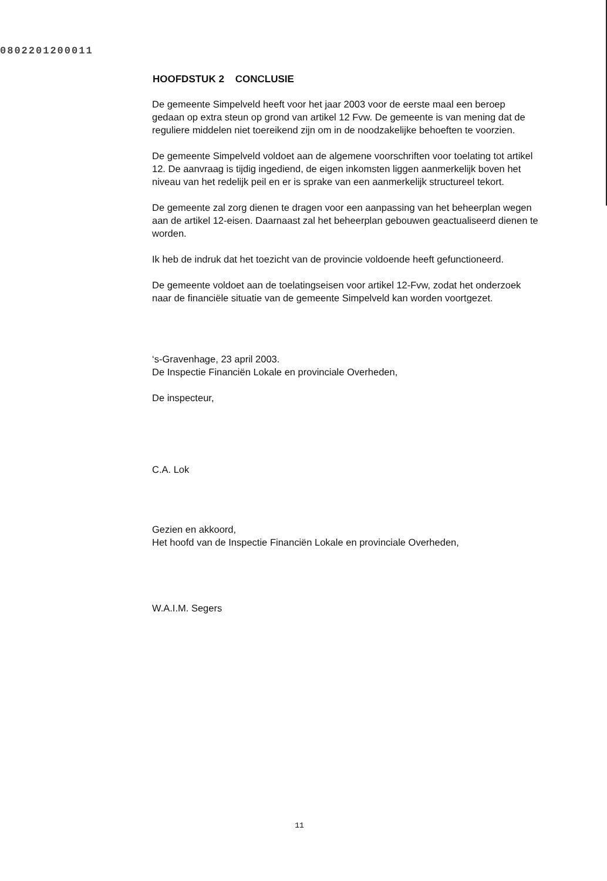0802201200011
HOOFDSTUK 2 CONCLUSIE
De gemeente Simpelveld heeft voor het jaar 2003 voor de eerste maal een beroep gedaan op extra steun op grond van artikel 12 Fvw. De gemeente is van mening dat de reguliere middelen niet toereikend zijn om in de noodzakelijke behoeften te voorzien.
De gemeente Simpelveld voldoet aan de algemene voorschriften voor toelating tot artikel 12. De aanvraag is tijdig ingediend, de eigen inkomsten liggen aanmerkelijk boven het niveau van het redelijk peil en er is sprake van een aanmerkelijk structureel tekort.
De gemeente zal zorg dienen te dragen voor een aanpassing van het beheerplan wegen aan de artikel 12-eisen. Daarnaast zal het beheerplan gebouwen geactualiseerd dienen te worden.
Ik heb de indruk dat het toezicht van de provincie voldoende heeft gefunctioneerd.
De gemeente voldoet aan de toelatingseisen voor artikel 12-Fvw, zodat het onderzoek naar de financiële situatie van de gemeente Simpelveld kan worden voortgezet.
‘s-Gravenhage, 23 april 2003.
De Inspectie Financiën Lokale en provinciale Overheden,
De inspecteur,
C.A. Lok
Gezien en akkoord,
Het hoofd van de Inspectie Financiën Lokale en provinciale Overheden,
W.A.I.M. Segers
11